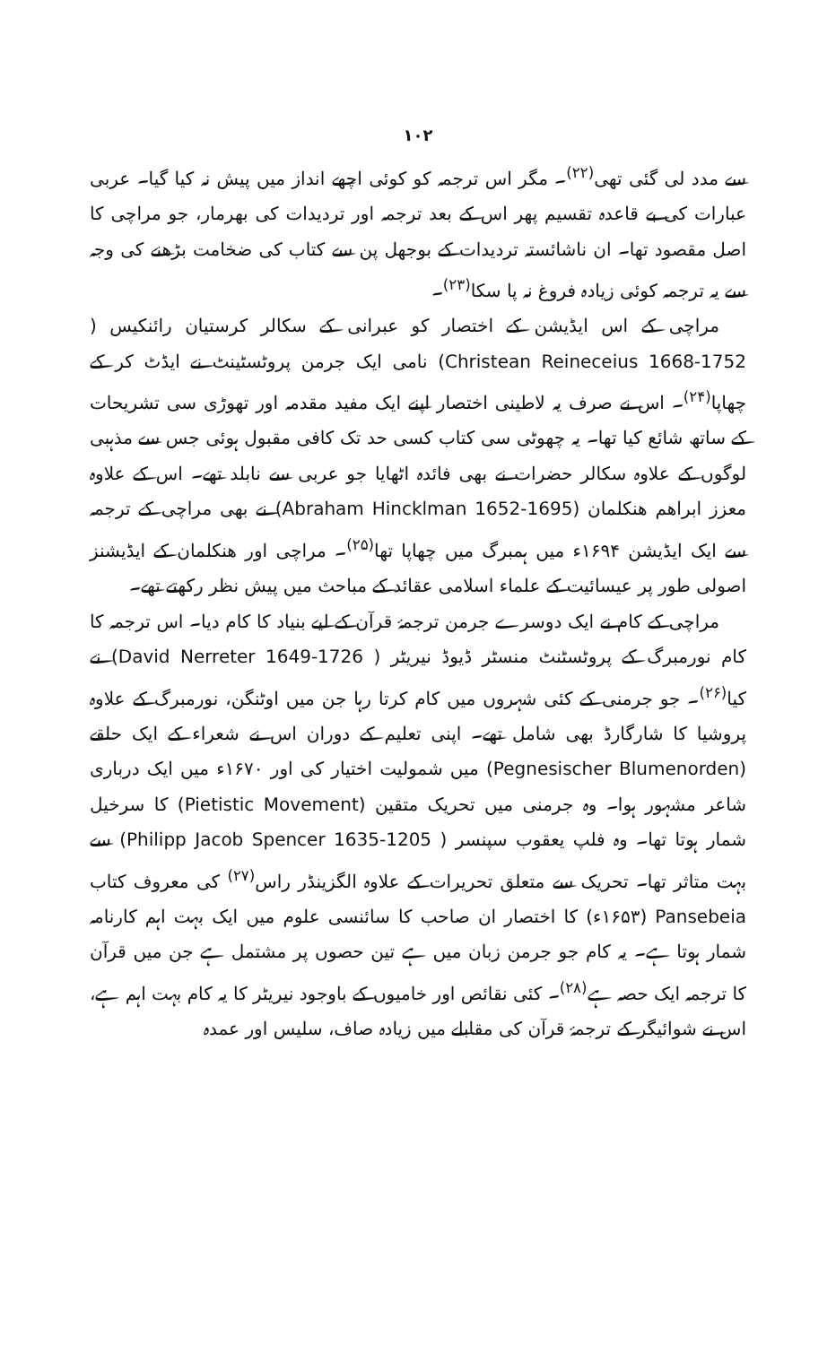۱۰۲
سے مدد لی گئی تھی<sup>(۲۲)</sup>۔ مگر اس ترجمہ کو کوئی اچھے انداز میں پیش نہ کیا گیا۔ عربی عبارات کی بے قاعدہ تقسیم پھر اس کے بعد ترجمہ اور تردیدات کی بھرمار، جو مراچی کا اصل مقصود تھا۔ ان ناشائستہ تردیدات کے بوجھل پن سے کتاب کی ضخامت بڑھنے کی وجہ سے یہ ترجمہ کوئی زیادہ فروغ نہ پا سکا<sup>(۲۳)</sup>۔
مراچی کے اس ایڈیشن کے اختصار کو عبرانی کے سکالر کرستیان رائنکیس ( Christean Reineceius 1668-1752) نامی ایک جرمن پروٹسٹینٹ نے ایڈٹ کر کے چھاپا<sup>(۲۴)</sup>۔ اس نے صرف یہ لاطینی اختصار اپنے ایک مفید مقدمہ اور تھوڑی سی تشریحات کے ساتھ شائع کیا تھا۔ یہ چھوٹی سی کتاب کسی حد تک کافی مقبول ہوئی جس سے مذہبی لوگوں کے علاوہ سکالر حضرات نے بھی فائدہ اٹھایا جو عربی سے نابلد تھے۔ اس کے علاوہ معزز ابراھم ھنکلمان (Abraham Hincklman 1652-1695) نے بھی مراچی کے ترجمہ سے ایک ایڈیشن ۱۶۹۴ء میں ہمبرگ میں چھاپا تھا<sup>(۲۵)</sup>۔ مراچی اور ھنکلمان کے ایڈیشنز اصولی طور پر عیسائیت کے علماء اسلامی عقائد کے مباحث میں پیش نظر رکھتے تھے۔
مراچی کے کام نے ایک دوسرے جرمن ترجمۂ قرآن کے لیے بنیاد کا کام دیا۔ اس ترجمہ کا کام نورمبرگ کے پروٹسٹنٹ منسٹر ڈیوڈ نیریٹر ( David Nerreter 1649-1726) نے کیا<sup>(۲۶)</sup>۔ جو جرمنی کے کئی شہروں میں کام کرتا رہا جن میں اوٹنگن، نورمبرگ کے علاوہ پروشیا کا شارگارڈ بھی شامل تھے۔ اپنی تعلیم کے دوران اس نے شعراء کے ایک حلقے (Pegnesischer Blumenorden) میں شمولیت اختیار کی اور ۱۶۷۰ء میں ایک درباری شاعر مشہور ہوا۔ وہ جرمنی میں تحریک متقین (Pietistic Movement) کا سرخیل شمار ہوتا تھا۔ وہ فلپ یعقوب سپنسر ( Philipp Jacob Spencer 1635-1205) سے بہت متاثر تھا۔ تحریک سے متعلق تحریرات کے علاوہ الگزینڈر راس<sup>(۲۷)</sup> کی معروف کتاب Pansebeia (۱۶۵۳ء) کا اختصار ان صاحب کا سائنسی علوم میں ایک بہت اہم کارنامہ شمار ہوتا ہے۔ یہ کام جو جرمن زبان میں ہے تین حصوں پر مشتمل ہے جن میں قرآن کا ترجمہ ایک حصہ ہے<sup>(۲۸)</sup>۔ کئی نقائص اور خامیوں کے باوجود نیریٹر کا یہ کام بہت اہم ہے، اس نے شوائیگر کے ترجمۂ قرآن کی مقابلے میں زیادہ صاف، سلیس اور عمدہ